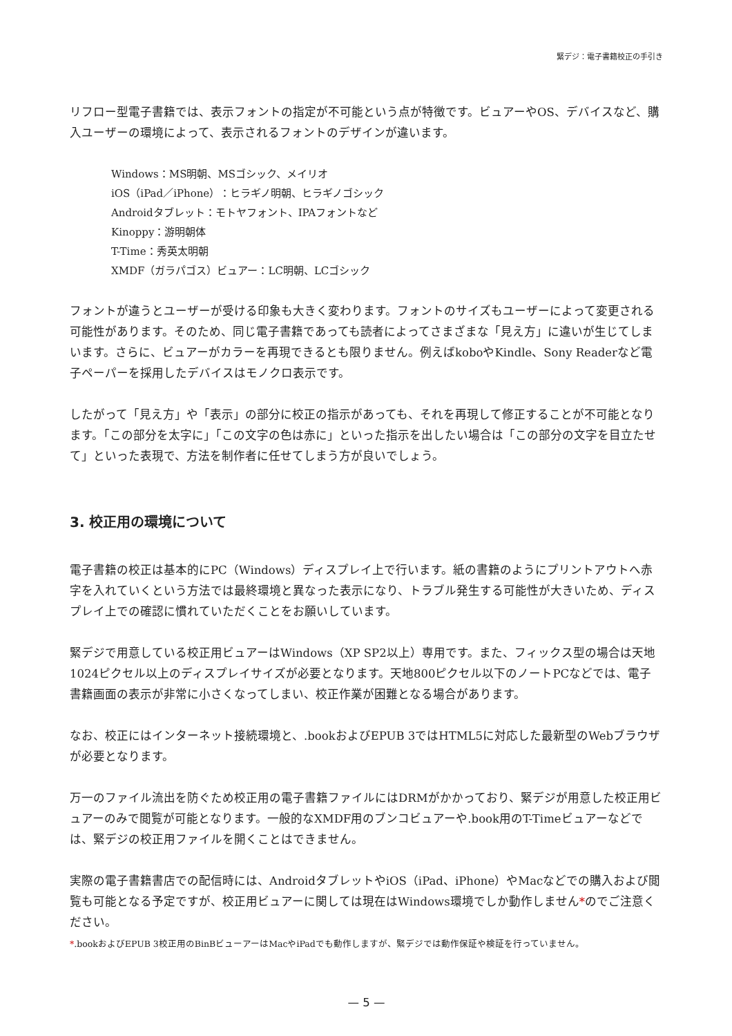緊デジ：電子書籍校正の手引き
リフロー型電子書籍では、表示フォントの指定が不可能という点が特徴です。ビュアーやOS、デバイスなど、購入ユーザーの環境によって、表示されるフォントのデザインが違います。
Windows：MS明朝、MSゴシック、メイリオ
iOS（iPad／iPhone）：ヒラギノ明朝、ヒラギノゴシック
Androidタブレット：モトヤフォント、IPAフォントなど
Kinoppy：游明朝体
T-Time：秀英太明朝
XMDF（ガラパゴス）ビュアー：LC明朝、LCゴシック
フォントが違うとユーザーが受ける印象も大きく変わります。フォントのサイズもユーザーによって変更される可能性があります。そのため、同じ電子書籍であっても読者によってさまざまな「見え方」に違いが生じてしまいます。さらに、ビュアーがカラーを再現できるとも限りません。例えばkoboやKindle、Sony Readerなど電子ペーパーを採用したデバイスはモノクロ表示です。
したがって「見え方」や「表示」の部分に校正の指示があっても、それを再現して修正することが不可能となります。「この部分を太字に」「この文字の色は赤に」といった指示を出したい場合は「この部分の文字を目立たせて」といった表現で、方法を制作者に任せてしまう方が良いでしょう。
3. 校正用の環境について
電子書籍の校正は基本的にPC（Windows）ディスプレイ上で行います。紙の書籍のようにプリントアウトへ赤字を入れていくという方法では最終環境と異なった表示になり、トラブル発生する可能性が大きいため、ディスプレイ上での確認に慣れていただくことをお願いしています。
緊デジで用意している校正用ビュアーはWindows（XP SP2以上）専用です。また、フィックス型の場合は天地1024ピクセル以上のディスプレイサイズが必要となります。天地800ピクセル以下のノートPCなどでは、電子書籍画面の表示が非常に小さくなってしまい、校正作業が困難となる場合があります。
なお、校正にはインターネット接続環境と、.bookおよびEPUB 3ではHTML5に対応した最新型のWebブラウザが必要となります。
万一のファイル流出を防ぐため校正用の電子書籍ファイルにはDRMがかかっており、緊デジが用意した校正用ビュアーのみで閲覧が可能となります。一般的なXMDF用のブンコビュアーや.book用のT-Timeビュアーなどでは、緊デジの校正用ファイルを開くことはできません。
実際の電子書籍書店での配信時には、AndroidタブレットやiOS（iPad、iPhone）やMacなどでの購入および閲覧も可能となる予定ですが、校正用ビュアーに関しては現在はWindows環境でしか動作しません*のでご注意ください。
*.bookおよびEPUB 3校正用のBinBビューアーはMacやiPadでも動作しますが、緊デジでは動作保証や検証を行っていません。
— 5 —